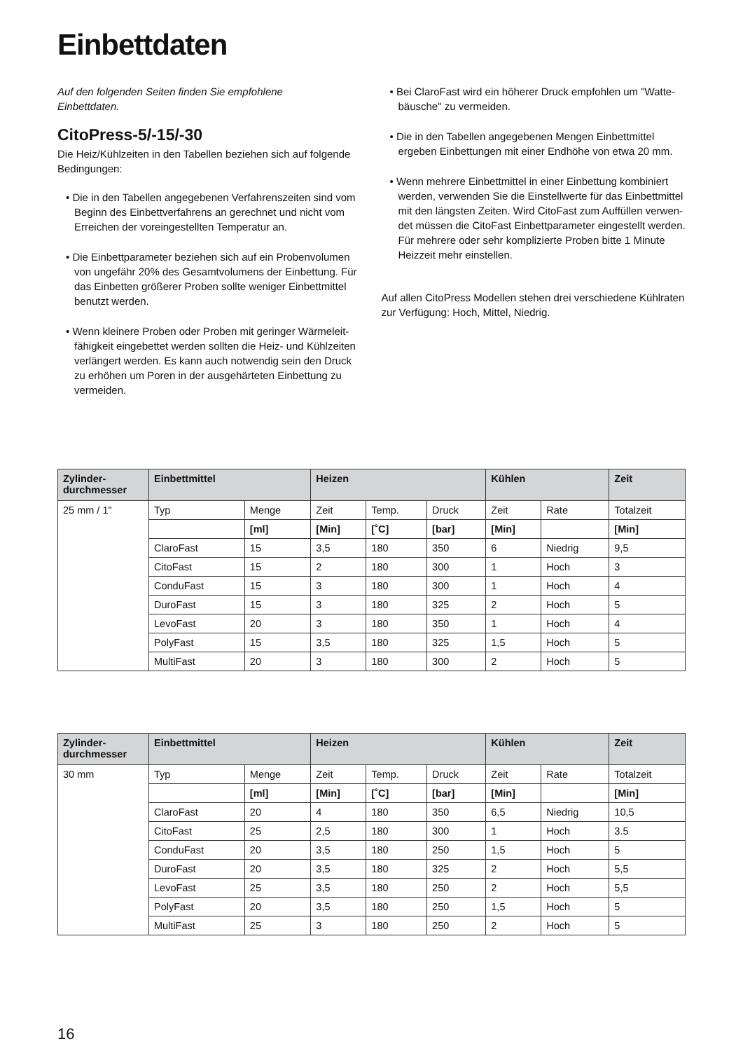Einbettdaten
Auf den folgenden Seiten finden Sie empfohlene
Einbettdaten.
CitoPress-5/-15/-30
Die Heiz/Kühlzeiten in den Tabellen beziehen sich auf folgende Bedingungen:
• Die in den Tabellen angegebenen Verfahrenszeiten sind vom Beginn des Einbettverfahrens an gerechnet und nicht vom Erreichen der voreingestellten Temperatur an.
• Die Einbettparameter beziehen sich auf ein Probenvolumen von ungefähr 20% des Gesamtvolumens der Einbettung. Für das Einbetten größerer Proben sollte weniger Einbett­mittel benutzt werden.
• Wenn kleinere Proben oder Proben mit geringer Wärmeleit­fähigkeit eingebettet werden sollten die Heiz- und Kühlzeiten verlängert werden. Es kann auch notwendig sein den Druck zu erhöhen um Poren in der ausgehärteten Einbettung zu vermei­den.
• Bei ClaroFast wird ein höherer Druck empfohlen um "Watte­bäusche" zu vermeiden.
• Die in den Tabellen angegebenen Mengen Einbettmittel ergeben Einbettungen mit einer Endhöhe von etwa 20 mm.
• Wenn mehrere Einbettmittel in einer Einbettung kombiniert werden, verwenden Sie die Einstellwerte für das Einbettmittel mit den längsten Zeiten. Wird CitoFast zum Auffüllen verwen­det müssen die CitoFast Einbettparameter eingestellt wer­den. Für mehrere oder sehr komplizierte Proben bitte 1 Minute Heizzeit mehr einstellen.
Auf allen CitoPress Modellen stehen drei verschiedene Kühlraten zur Verfügung: Hoch, Mittel, Niedrig.
| Zylinder- durchmesser | Einbettmittel | | Heizen | | | Kühlen | | Zeit |
| --- | --- | --- | --- | --- | --- | --- | --- | --- |
| 25 mm / 1" | Typ | Menge | Zeit | Temp. | Druck | Zeit | Rate | Totalzeit |
| | | [ml] | [Min] | [˚C] | [bar] | [Min] | | [Min] |
| | ClaroFast | 15 | 3,5 | 180 | 350 | 6 | Niedrig | 9,5 |
| | CitoFast | 15 | 2 | 180 | 300 | 1 | Hoch | 3 |
| | ConduFast | 15 | 3 | 180 | 300 | 1 | Hoch | 4 |
| | DuroFast | 15 | 3 | 180 | 325 | 2 | Hoch | 5 |
| | LevoFast | 20 | 3 | 180 | 350 | 1 | Hoch | 4 |
| | PolyFast | 15 | 3,5 | 180 | 325 | 1,5 | Hoch | 5 |
| | MultiFast | 20 | 3 | 180 | 300 | 2 | Hoch | 5 |
| Zylinder- durchmesser | Einbettmittel | | Heizen | | | Kühlen | | Zeit |
| --- | --- | --- | --- | --- | --- | --- | --- | --- |
| 30 mm | Typ | Menge | Zeit | Temp. | Druck | Zeit | Rate | Totalzeit |
| | | [ml] | [Min] | [˚C] | [bar] | [Min] | | [Min] |
| | ClaroFast | 20 | 4 | 180 | 350 | 6,5 | Niedrig | 10,5 |
| | CitoFast | 25 | 2,5 | 180 | 300 | 1 | Hoch | 3.5 |
| | ConduFast | 20 | 3,5 | 180 | 250 | 1,5 | Hoch | 5 |
| | DuroFast | 20 | 3,5 | 180 | 325 | 2 | Hoch | 5,5 |
| | LevoFast | 25 | 3,5 | 180 | 250 | 2 | Hoch | 5,5 |
| | PolyFast | 20 | 3,5 | 180 | 250 | 1,5 | Hoch | 5 |
| | MultiFast | 25 | 3 | 180 | 250 | 2 | Hoch | 5 |
16